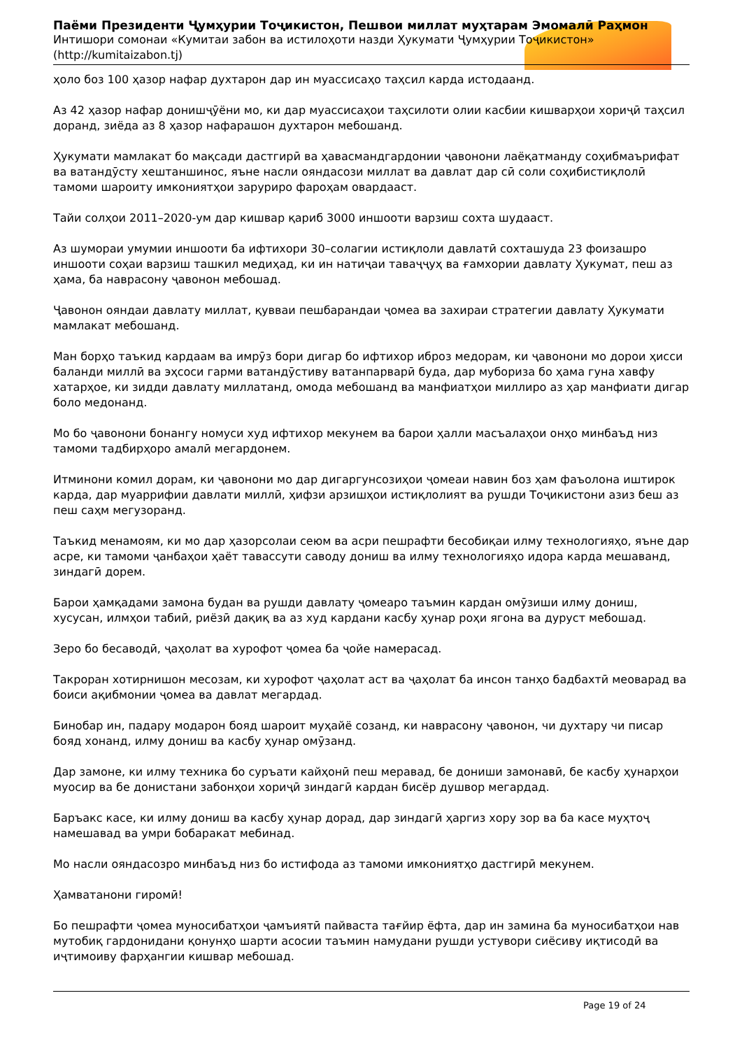Паёми Президенти Ҷумҳурии Тоҷикистон, Пешвои миллат муҳтарам Эмомалӣ Раҳмон
Интишори сомонаи «Кумитаи забон ва истилоҳоти назди Ҳукумати Ҷумҳурии Тоҷикистон» (http://kumitaizabon.tj)
ҳоло боз 100 ҳазор нафар духтарон дар ин муассисаҳо таҳсил карда истодаанд.
Аз 42 ҳазор нафар донишҷӯёни мо, ки дар муассисаҳои таҳсилоти олии касбии кишварҳои хориҷӣ таҳсил доранд, зиёда аз 8 ҳазор нафарашон духтарон мебошанд.
Ҳукумати мамлакат бо мақсади дастгирӣ ва ҳавасмандгардонии ҷавонони лаёқатманду соҳибмаърифат ва ватандӯсту хештаншинос, яъне насли ояндасози миллат ва давлат дар сӣ соли соҳибистиқлолӣ тамоми шароиту имкониятҳои заруриро фароҳам овардааст.
Тайи солҳои 2011–2020-ум дар кишвар қариб 3000 иншооти варзиш сохта шудааст.
Аз шумораи умумии иншооти ба ифтихори 30–солагии истиқлоли давлатӣ сохташуда 23 фоизашро иншооти соҳаи варзиш ташкил медиҳад, ки ин натиҷаи таваҷҷуҳ ва ғамхории давлату Ҳукумат, пеш аз ҳама, ба наврасону ҷавонон мебошад.
Ҷавонон ояндаи давлату миллат, қувваи пешбарандаи ҷомеа ва захираи стратегии давлату Ҳукумати мамлакат мебошанд.
Ман борҳо таъкид кардаам ва имрӯз бори дигар бо ифтихор иброз медорам, ки ҷавонони мо дорои ҳисси баланди миллӣ ва эҳсоси гарми ватандӯстиву ватанпарварӣ буда, дар мубориза бо ҳама гуна хавфу хатарҳое, ки зидди давлату миллатанд, омода мебошанд ва манфиатҳои миллиро аз ҳар манфиати дигар боло медонанд.
Мо бо ҷавонони бонангу номуси худ ифтихор мекунем ва барои ҳалли масъалаҳои онҳо минбаъд низ тамоми тадбирҳоро амалӣ мегардонем.
Итминони комил дорам, ки ҷавонони мо дар дигаргунсозиҳои ҷомеаи навин боз ҳам фаъолона иштирок карда, дар муаррифии давлати миллӣ, ҳифзи арзишҳои истиқлолият ва рушди Тоҷикистони азиз беш аз пеш саҳм мегузоранд.
Таъкид менамоям, ки мо дар ҳазорсолаи сеюм ва асри пешрафти бесобиқаи илму технологияҳо, яъне дар асре, ки тамоми ҷанбаҳои ҳаёт тавассути саводу дониш ва илму технологияҳо идора карда мешаванд, зиндагӣ дорем.
Барои ҳамқадами замона будан ва рушди давлату ҷомеаро таъмин кардан омӯзиши илму дониш, хусусан, илмҳои табиӣ, риёзӣ дақиқ ва аз худ кардани касбу ҳунар роҳи ягона ва дуруст мебошад.
Зеро бо бесаводӣ, ҷаҳолат ва хурофот ҷомеа ба ҷойе намерасад.
Такроран хотирнишон месозам, ки хурофот ҷаҳолат аст ва ҷаҳолат ба инсон танҳо бадбахтӣ меоварад ва боиси ақибмонии ҷомеа ва давлат мегардад.
Бинобар ин, падару модарон бояд шароит муҳайё созанд, ки наврасону ҷавонон, чи духтару чи писар бояд хонанд, илму дониш ва касбу ҳунар омӯзанд.
Дар замоне, ки илму техника бо суръати кайҳонӣ пеш меравад, бе дониши замонавӣ, бе касбу ҳунарҳои муосир ва бе донистани забонҳои хориҷӣ зиндагӣ кардан бисёр душвор мегардад.
Баръакс касе, ки илму дониш ва касбу ҳунар дорад, дар зиндагӣ ҳаргиз хору зор ва ба касе муҳтоҷ намешавад ва умри бобаракат мебинад.
Мо насли ояндасозро минбаъд низ бо истифода аз тамоми имкониятҳо дастгирӣ мекунем.
Ҳамватанони гиромӣ!
Бо пешрафти ҷомеа муносибатҳои ҷамъиятӣ пайваста тағйир ёфта, дар ин замина ба муносибатҳои нав мутобиқ гардонидани қонунҳо шарти асосии таъмин намудани рушди устувори сиёсиву иқтисодӣ ва иҷтимоиву фарҳангии кишвар мебошад.
Page 19 of 24